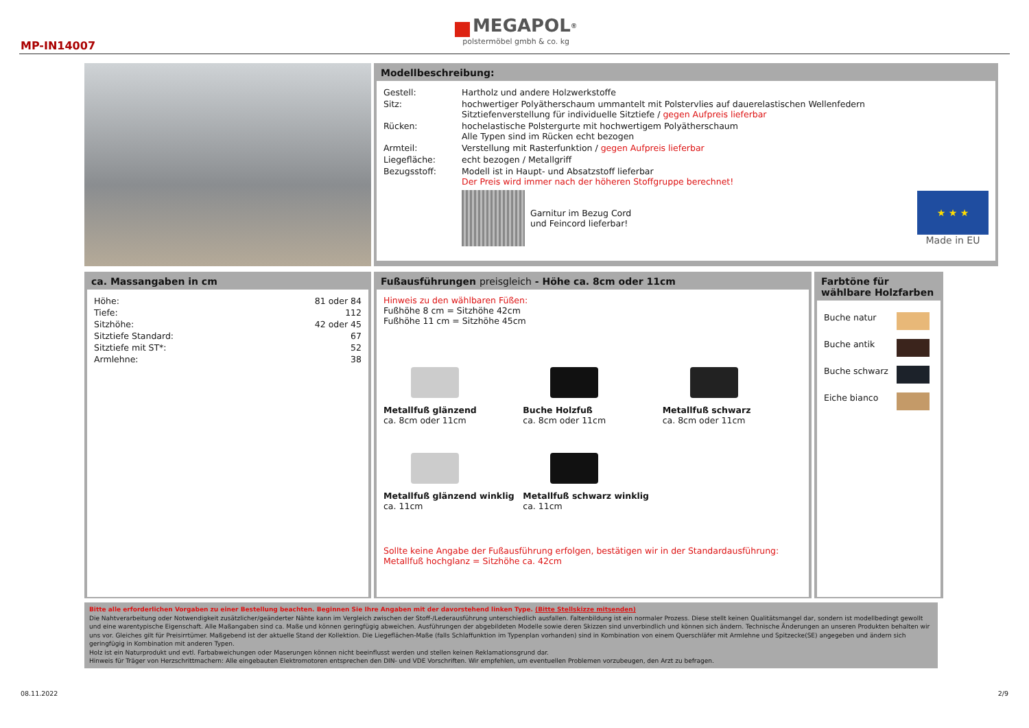MP-IN14007
MEGAPOL<sup>®</sup>
polstermöbel gmbh & co. kg
Modellbeschreibung:
| Gestell: | Hartholz und andere Holzwerkstoffe |
| Sitz: | hochwertiger Polyätherschaum ummantelt mit Polstervlies auf dauerelastischen Wellenfedern Sitztiefenverstellung für individuelle Sitztiefe / gegen Aufpreis lieferbar |
| Rücken: | hochelastische Polstergurte mit hochwertigem Polyätherschaum Alle Typen sind im Rücken echt bezogen |
| Armteil: | Verstellung mit Rasterfunktion / gegen Aufpreis lieferbar |
| Liegefläche: | echt bezogen / Metallgriff |
| Bezugsstoff: | Modell ist in Haupt- und Absatzstoff lieferbar Der Preis wird immer nach der höheren Stoffgruppe berechnet! |
Garnitur im Bezug Cord
und Feincord lieferbar!
★ ★ ★
Made in EU
ca. Massangaben in cm
| Höhe: | 81 oder 84 |
| Tiefe: | 112 |
| Sitzhöhe: | 42 oder 45 |
| Sitztiefe Standard: | 67 |
| Sitztiefe mit ST*: | 52 |
| Armlehne: | 38 |
Fußausführungen preisgleich - Höhe ca. 8cm oder 11cm
Hinweis zu den wählbaren Füßen:
Fußhöhe 8 cm = Sitzhöhe 42cm
Fußhöhe 11 cm = Sitzhöhe 45cm
Metallfuß glänzend
ca. 8cm oder 11cm
Buche Holzfuß
ca. 8cm oder 11cm
Metallfuß schwarz
ca. 8cm oder 11cm
Metallfuß glänzend winklig
ca. 11cm
Metallfuß schwarz winklig
ca. 11cm
Sollte keine Angabe der Fußausführung erfolgen, bestätigen wir in der Standardausführung:
Metallfuß hochglanz = Sitzhöhe ca. 42cm
Farbtöne für wählbare Holzfarben
| Buche natur | |
| Buche antik | |
| Buche schwarz | |
| Eiche bianco | |
Bitte alle erforderlichen Vorgaben zu einer Bestellung beachten. Beginnen Sie Ihre Angaben mit der davorstehend linken Type. (Bitte Stellskizze mitsenden)
Die Nahtverarbeitung oder Notwendigkeit zusätzlicher/geänderter Nähte kann im Vergleich zwischen der Stoff-/Lederausführung unterschiedlich ausfallen. Faltenbildung ist ein normaler Prozess. Diese stellt keinen Qualitätsmangel dar, sondern ist modellbedingt gewollt und eine warentypische Eigenschaft. Alle Maßangaben sind ca. Maße und können geringfügig abweichen. Ausführungen der abgebildeten Modelle sowie deren Skizzen sind unverbindlich und können sich ändern. Technische Änderungen an unseren Produkten behalten wir uns vor. Gleiches gilt für Preisirrtümer. Maßgebend ist der aktuelle Stand der Kollektion. Die Liegeflächen-Maße (falls Schlaffunktion im Typenplan vorhanden) sind in Kombination von einem Querschläfer mit Armlehne und Spitzecke(SE) angegeben und ändern sich geringfügig in Kombination mit anderen Typen.
Holz ist ein Naturprodukt und evtl. Farbabweichungen oder Maserungen können nicht beeinflusst werden und stellen keinen Reklamationsgrund dar.
Hinweis für Träger von Herzschrittmachern: Alle eingebauten Elektromotoren entsprechen den DIN- und VDE Vorschriften. Wir empfehlen, um eventuellen Problemen vorzubeugen, den Arzt zu befragen.
08.11.2022 2/9